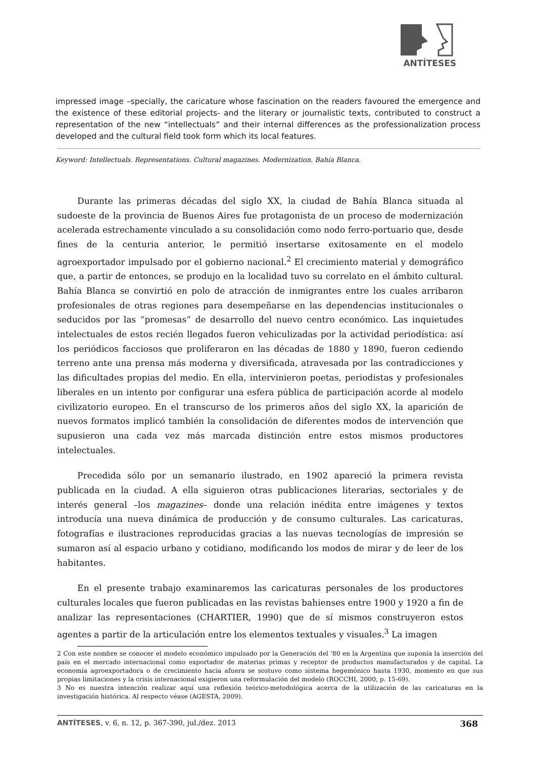ANTÍTESES
impressed image –specially, the caricature whose fascination on the readers favoured the emergence and the existence of these editorial projects- and the literary or journalistic texts, contributed to construct a representation of the new “intellectuals” and their internal differences as the professionalization process developed and the cultural field took form which its local features.
Keyword: Intellectuals. Representations. Cultural magazines. Modernization. Bahía Blanca.
Durante las primeras décadas del siglo XX, la ciudad de Bahía Blanca situada al sudoeste de la provincia de Buenos Aires fue protagonista de un proceso de modernización acelerada estrechamente vinculado a su consolidación como nodo ferro-portuario que, desde fines de la centuria anterior, le permitió insertarse exitosamente en el modelo agroexportador impulsado por el gobierno nacional.<sup>2</sup> El crecimiento material y demográfico que, a partir de entonces, se produjo en la localidad tuvo su correlato en el ámbito cultural. Bahía Blanca se convirtió en polo de atracción de inmigrantes entre los cuales arribaron profesionales de otras regiones para desempeñarse en las dependencias institucionales o seducidos por las “promesas” de desarrollo del nuevo centro económico. Las inquietudes intelectuales de estos recién llegados fueron vehiculizadas por la actividad periodística: así los periódicos facciosos que proliferaron en las décadas de 1880 y 1890, fueron cediendo terreno ante una prensa más moderna y diversificada, atravesada por las contradicciones y las dificultades propias del medio. En ella, intervinieron poetas, periodistas y profesionales liberales en un intento por configurar una esfera pública de participación acorde al modelo civilizatorio europeo. En el transcurso de los primeros años del siglo XX, la aparición de nuevos formatos implicó también la consolidación de diferentes modos de intervención que supusieron una cada vez más marcada distinción entre estos mismos productores intelectuales.
Precedida sólo por un semanario ilustrado, en 1902 apareció la primera revista publicada en la ciudad. A ella siguieron otras publicaciones literarias, sectoriales y de interés general –los magazines– donde una relación inédita entre imágenes y textos introducía una nueva dinámica de producción y de consumo culturales. Las caricaturas, fotografías e ilustraciones reproducidas gracias a las nuevas tecnologías de impresión se sumaron así al espacio urbano y cotidiano, modificando los modos de mirar y de leer de los habitantes.
En el presente trabajo examinaremos las caricaturas personales de los productores culturales locales que fueron publicadas en las revistas bahienses entre 1900 y 1920 a fin de analizar las representaciones (CHARTIER, 1990) que de sí mismos construyeron estos agentes a partir de la articulación entre los elementos textuales y visuales.<sup>3</sup> La imagen
2 Con este nombre se conocer el modelo económico impulsado por la Generación del ‘80 en la Argentina que suponía la inserción del país en el mercado internacional como exportador de materias primas y receptor de productos manufacturados y de capital. La economía agroexportadora o de crecimiento hacia afuera se sostuvo como sistema hegemónico hasta 1930, momento en que sus propias limitaciones y la crisis internacional exigieron una reformulación del modelo (ROCCHI, 2000, p. 15-69).
3 No es nuestra intención realizar aquí una reflexión teórico-metodológica acerca de la utilización de las caricaturas en la investigación histórica. Al respecto véase (AGESTA, 2009).
ANTÍTESES, v. 6, n. 12, p. 367-390, jul./dez. 2013 368